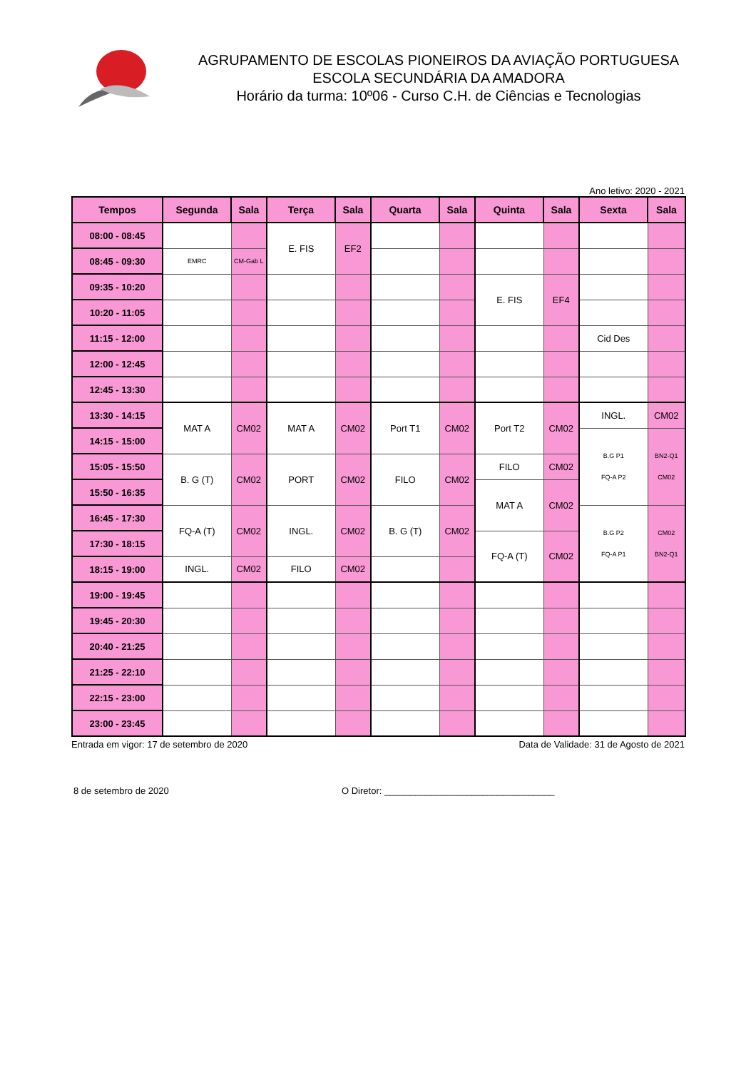AGRUPAMENTO DE ESCOLAS PIONEIROS DA AVIAÇÃO PORTUGUESA
ESCOLA SECUNDÁRIA DA AMADORA
Horário da turma: 10º06 - Curso C.H. de Ciências e Tecnologias
Ano letivo: 2020 - 2021
| Tempos | Segunda | Sala | Terça | Sala | Quarta | Sala | Quinta | Sala | Sexta | Sala |
| --- | --- | --- | --- | --- | --- | --- | --- | --- | --- | --- |
| 08:00 - 08:45 | | | E. FIS | EF2 | | | | | | |
| 08:45 - 09:30 | EMRC | CM-Gab L | | | | | | | | |
| 09:35 - 10:20 | | | | | | | E. FIS | EF4 | | |
| 10:20 - 11:05 | | | | | | | | | | |
| 11:15 - 12:00 | | | | | | | | | Cid Des | |
| 12:00 - 12:45 | | | | | | | | | | |
| 12:45 - 13:30 | | | | | | | | | | |
| 13:30 - 14:15 | MAT A | CM02 | MAT A | CM02 | Port T1 | CM02 | Port T2 | CM02 | INGL. | CM02 |
| 14:15 - 15:00 | | | | | | | | | B.G P1 FQ-A P2 | BN2-Q1 CM02 |
| 15:05 - 15:50 | B. G (T) | CM02 | PORT | CM02 | FILO | CM02 | FILO | CM02 | | |
| 15:50 - 16:35 | | | | | | | MAT A | CM02 | | |
| 16:45 - 17:30 | FQ-A (T) | CM02 | INGL. | CM02 | B. G (T) | CM02 | | | B.G P2 FQ-A P1 | CM02 BN2-Q1 |
| 17:30 - 18:15 | | | | | | | FQ-A (T) | CM02 | | |
| 18:15 - 19:00 | INGL. | CM02 | FILO | CM02 | | | | | | |
| 19:00 - 19:45 | | | | | | | | | | |
| 19:45 - 20:30 | | | | | | | | | | |
| 20:40 - 21:25 | | | | | | | | | | |
| 21:25 - 22:10 | | | | | | | | | | |
| 22:15 - 23:00 | | | | | | | | | | |
| 23:00 - 23:45 | | | | | | | | | | |
Entrada em vigor: 17 de setembro de 2020 Data de Validade: 31 de Agosto de 2021
8 de setembro de 2020 O Diretor: _________________________________